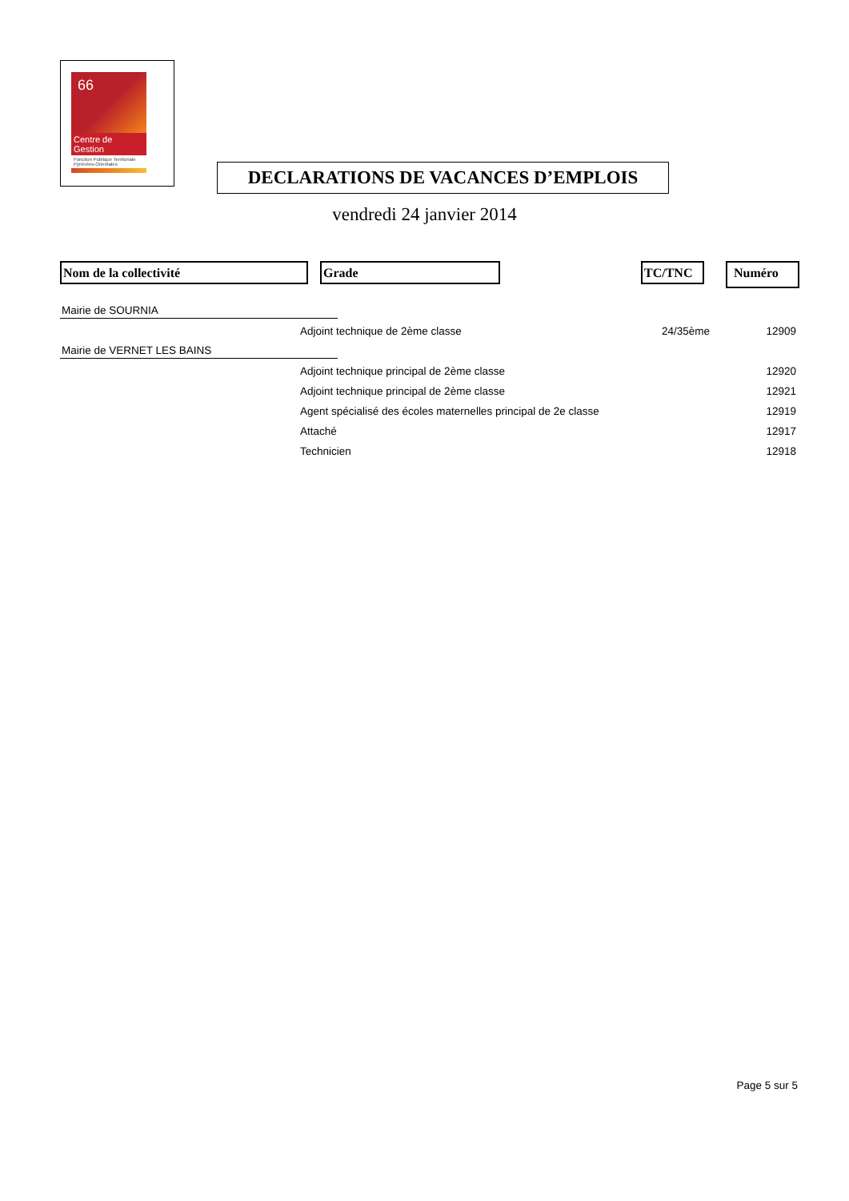66
Centre de Gestion
Fonction Publique Territoriale
Pyrénées-Orientales
DECLARATIONS DE VACANCES D’EMPLOIS
vendredi 24 janvier 2014
Nom de la collectivité Grade TC/TNC Numéro
| Mairie de SOURNIA | | | |
| | Adjoint technique de 2ème classe | 24/35ème | 12909 |
| Mairie de VERNET LES BAINS | | | |
| | Adjoint technique principal de 2ème classe | | 12920 |
| | Adjoint technique principal de 2ème classe | | 12921 |
| | Agent spécialisé des écoles maternelles principal de 2e classe | | 12919 |
| | Attaché | | 12917 |
| | Technicien | | 12918 |
Page 5 sur 5